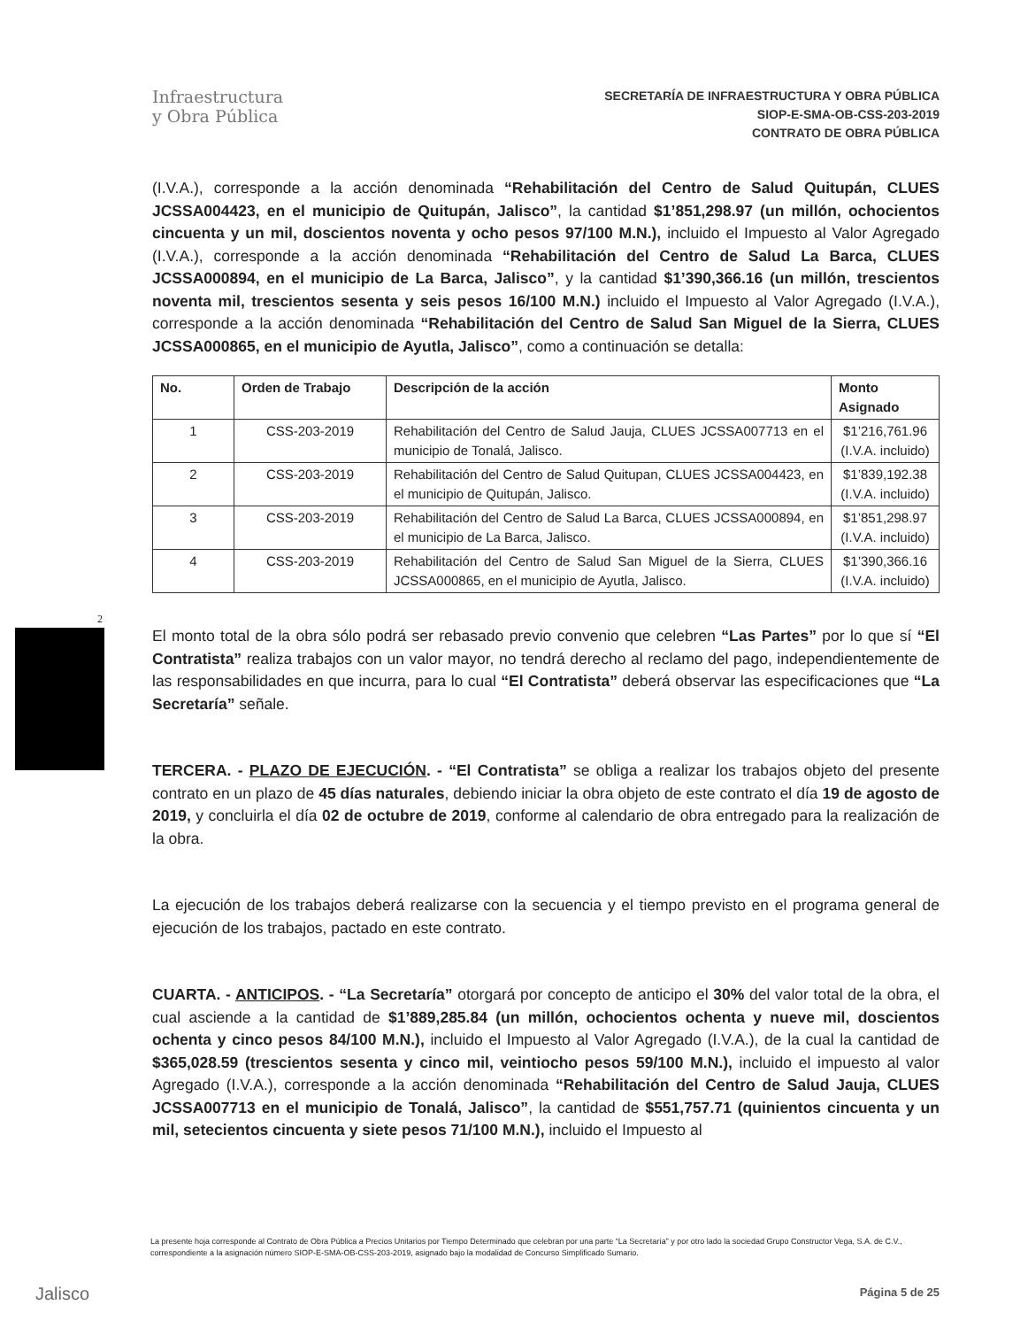Infraestructura
y Obra Pública
SECRETARÍA DE INFRAESTRUCTURA Y OBRA PÚBLICA
SIOP-E-SMA-OB-CSS-203-2019
CONTRATO DE OBRA PÚBLICA
2
(I.V.A.), corresponde a la acción denominada “Rehabilitación del Centro de Salud Quitupán, CLUES JCSSA004423, en el municipio de Quitupán, Jalisco”, la cantidad $1’851,298.97 (un millón, ochocientos cincuenta y un mil, doscientos noventa y ocho pesos 97/100 M.N.), incluido el Impuesto al Valor Agregado (I.V.A.), corresponde a la acción denominada “Rehabilitación del Centro de Salud La Barca, CLUES JCSSA000894, en el municipio de La Barca, Jalisco”, y la cantidad $1’390,366.16 (un millón, trescientos noventa mil, trescientos sesenta y seis pesos 16/100 M.N.) incluido el Impuesto al Valor Agregado (I.V.A.), corresponde a la acción denominada “Rehabilitación del Centro de Salud San Miguel de la Sierra, CLUES JCSSA000865, en el municipio de Ayutla, Jalisco”, como a continuación se detalla:
| No. | Orden de Trabajo | Descripción de la acción | Monto Asignado |
| --- | --- | --- | --- |
| 1 | CSS-203-2019 | Rehabilitación del Centro de Salud Jauja, CLUES JCSSA007713 en el municipio de Tonalá, Jalisco. | $1’216,761.96 (I.V.A. incluido) |
| 2 | CSS-203-2019 | Rehabilitación del Centro de Salud Quitupan, CLUES JCSSA004423, en el municipio de Quitupán, Jalisco. | $1’839,192.38 (I.V.A. incluido) |
| 3 | CSS-203-2019 | Rehabilitación del Centro de Salud La Barca, CLUES JCSSA000894, en el municipio de La Barca, Jalisco. | $1’851,298.97 (I.V.A. incluido) |
| 4 | CSS-203-2019 | Rehabilitación del Centro de Salud San Miguel de la Sierra, CLUES JCSSA000865, en el municipio de Ayutla, Jalisco. | $1’390,366.16 (I.V.A. incluido) |
El monto total de la obra sólo podrá ser rebasado previo convenio que celebren “Las Partes” por lo que sí “El Contratista” realiza trabajos con un valor mayor, no tendrá derecho al reclamo del pago, independientemente de las responsabilidades en que incurra, para lo cual “El Contratista” deberá observar las especificaciones que “La Secretaría” señale.
TERCERA. - PLAZO DE EJECUCIÓN. - “El Contratista” se obliga a realizar los trabajos objeto del presente contrato en un plazo de 45 días naturales, debiendo iniciar la obra objeto de este contrato el día 19 de agosto de 2019, y concluirla el día 02 de octubre de 2019, conforme al calendario de obra entregado para la realización de la obra.
La ejecución de los trabajos deberá realizarse con la secuencia y el tiempo previsto en el programa general de ejecución de los trabajos, pactado en este contrato.
CUARTA. - ANTICIPOS. - “La Secretaría” otorgará por concepto de anticipo el 30% del valor total de la obra, el cual asciende a la cantidad de $1’889,285.84 (un millón, ochocientos ochenta y nueve mil, doscientos ochenta y cinco pesos 84/100 M.N.), incluido el Impuesto al Valor Agregado (I.V.A.), de la cual la cantidad de $365,028.59 (trescientos sesenta y cinco mil, veintiocho pesos 59/100 M.N.), incluido el impuesto al valor Agregado (I.V.A.), corresponde a la acción denominada “Rehabilitación del Centro de Salud Jauja, CLUES JCSSA007713 en el municipio de Tonalá, Jalisco”, la cantidad de $551,757.71 (quinientos cincuenta y un mil, setecientos cincuenta y siete pesos 71/100 M.N.), incluido el Impuesto al
La presente hoja corresponde al Contrato de Obra Pública a Precios Unitarios por Tiempo Determinado que celebran por una parte “La Secretaría” y por otro lado la sociedad Grupo Constructor Vega, S.A. de C.V., correspondiente a la asignación número SIOP-E-SMA-OB-CSS-203-2019, asignado bajo la modalidad de Concurso Simplificado Sumario.
Jalisco Página 5 de 25